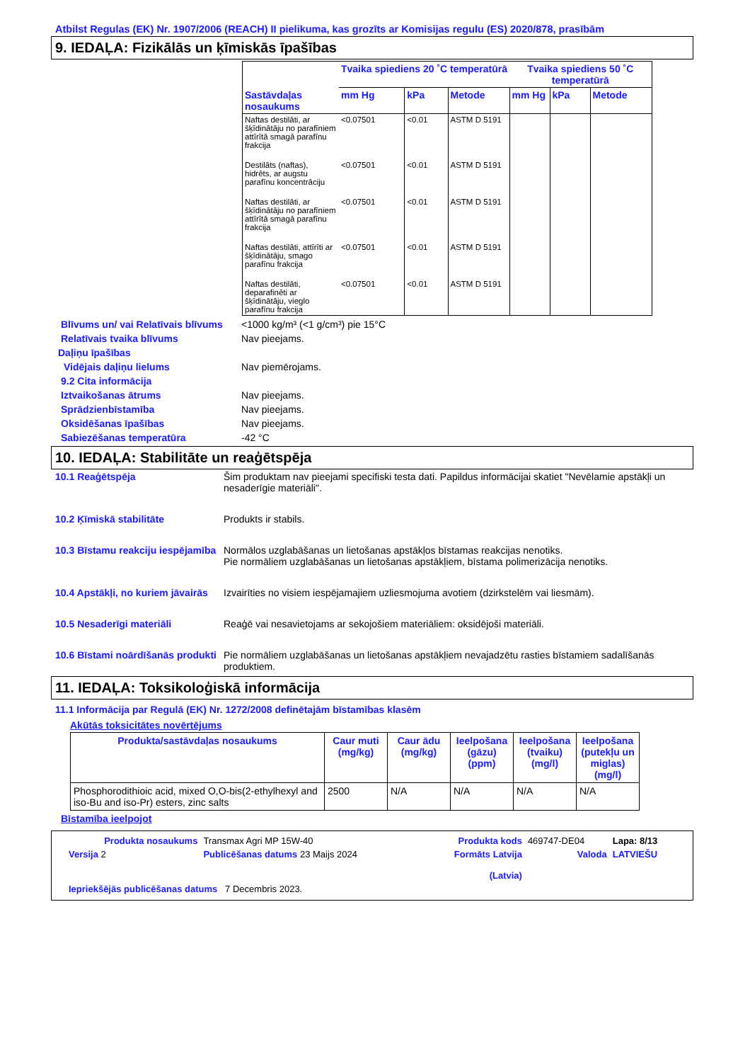Atbilst Regulas (EK) Nr. 1907/2006 (REACH) II pielikuma, kas grozīts ar Komisijas regulu (ES) 2020/878, prasībām
9. IEDAĻA: Fizikālās un ķīmiskās īpašības
| | Tvaika spiediens 20 ˚C temperatūrā | | | Tvaika spiediens 50 ˚C temperatūrā | | |
| --- | --- | --- | --- | --- | --- | --- |
| Sastāvdaļas nosaukums | mm Hg | kPa | Metode | mm Hg | kPa | Metode |
| Naftas destilāti, ar šķīdinātāju no parafīniem attīrītā smagā parafīnu frakcija | <0.07501 | <0.01 | ASTM D 5191 | | | |
| Destilāts (naftas), hidrēts, ar augstu parafīnu koncentrāciju | <0.07501 | <0.01 | ASTM D 5191 | | | |
| Naftas destilāti, ar šķīdinātāju no parafīniem attīrītā smagā parafīnu frakcija | <0.07501 | <0.01 | ASTM D 5191 | | | |
| Naftas destilāti, attīrīti ar šķīdinātāju, smago parafīnu frakcija | <0.07501 | <0.01 | ASTM D 5191 | | | |
| Naftas destilāti, deparafinēti ar šķīdinātāju, vieglo parafīnu frakcija | <0.07501 | <0.01 | ASTM D 5191 | | | |
Blīvums un/ vai Relatīvais blīvums
<1000 kg/m³ (<1 g/cm³) pie 15°C
Relatīvais tvaika blīvums Nav pieejams.
Daļiņu īpašības
Vidējais daļiņu lielums Nav piemērojams.
9.2 Cita informācija
Iztvaikošanas ātrums Nav pieejams.
Sprādzienbīstamība Nav pieejams.
Oksidēšanas īpašības Nav pieejams.
Sabiezēšanas temperatūra -42 °C
10. IEDAĻA: Stabilitāte un reaģētspēja
10.1 Reaģētspēja Šim produktam nav pieejami specifiski testa dati. Papildus informācijai skatiet "Nevēlamie apstākļi un nesaderīgie materiāli".
10.2 Ķīmiskā stabilitāte Produkts ir stabils.
10.3 Bīstamu reakciju iespējamība
Normālos uzglabāšanas un lietošanas apstākļos bīstamas reakcijas nenotiks.
Pie normāliem uzglabāšanas un lietošanas apstākļiem, bīstama polimerizācija nenotiks.
10.4 Apstākļi, no kuriem jāvairās
Izvairīties no visiem iespējamajiem uzliesmojuma avotiem (dzirkstelēm vai liesmām).
10.5 Nesaderīgi materiāli Reaģē vai nesavietojams ar sekojošiem materiāliem: oksidējoši materiāli.
10.6 Bīstami noārdīšanās produkti
Pie normāliem uzglabāšanas un lietošanas apstākļiem nevajadzētu rasties bīstamiem sadalīšanās produktiem.
11. IEDAĻA: Toksikoloģiskā informācija
11.1 Informācija par Regulā (EK) Nr. 1272/2008 definētajām bīstamības klasēm
Akūtās toksicitātes novērtējums
| Produkta/sastāvdaļas nosaukums | Caur muti (mg/kg) | Caur ādu (mg/kg) | Ieelpošana (gāzu) (ppm) | Ieelpošana (tvaiku) (mg/l) | Ieelpošana (putekļu un miglas) (mg/l) |
| --- | --- | --- | --- | --- | --- |
| Phosphorodithioic acid, mixed O,O-bis(2-ethylhexyl and iso-Bu and iso-Pr) esters, zinc salts | 2500 | N/A | N/A | N/A | N/A |
Bīstamība ieelpojot
| Produkta nosaukums | Transmax Agri MP 15W-40 | | Produkta kods | 469747-DE04 | Lapa: 8/13 |
| Versija 2 | Publicēšanas datums 23 Maijs 2024 | | Formāts Latvija (Latvia) | Valoda | LATVIEŠU |
| Iepriekšējās publicēšanas datums 7 Decembris 2023. | | | | | |